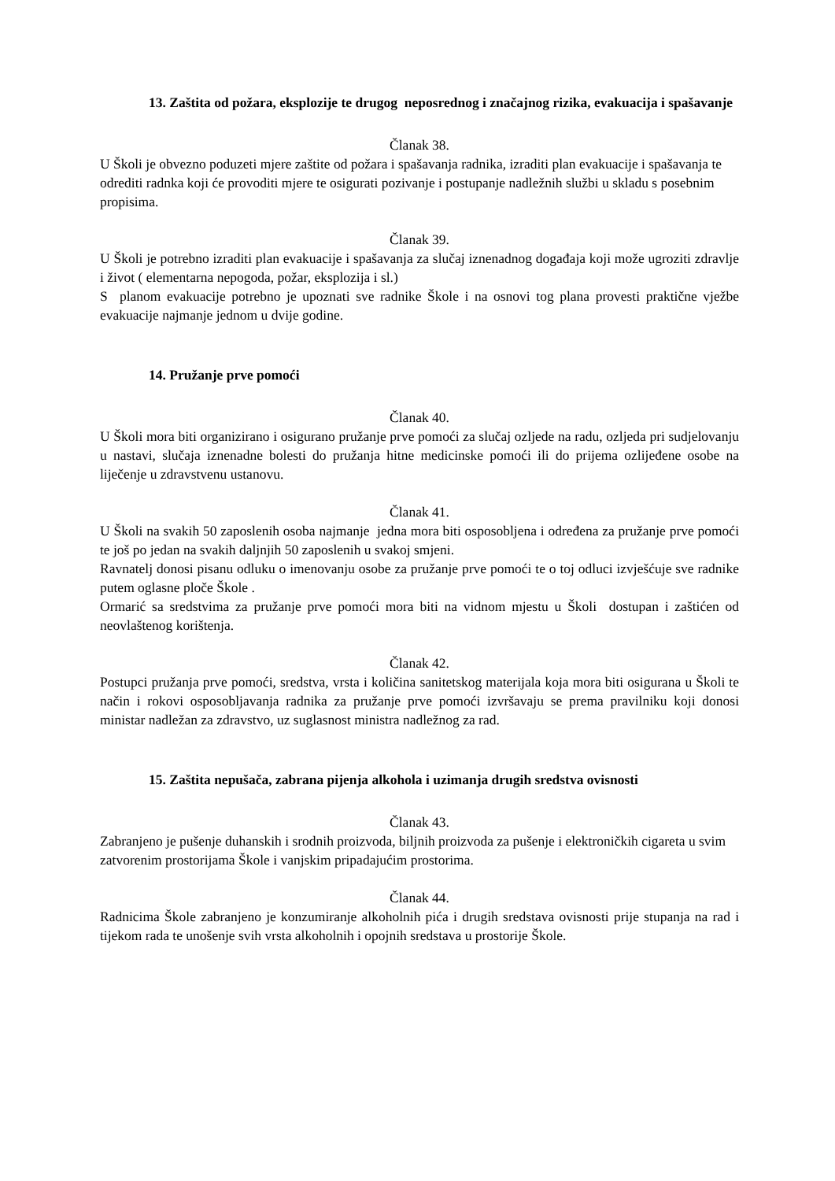13. Zaštita od požara, eksplozije te drugog neposrednog i značajnog rizika, evakuacija i spašavanje
Članak 38.
U Školi je obvezno poduzeti mjere zaštite od požara i spašavanja radnika, izraditi plan evakuacije i spašavanja te odrediti radnka koji će provoditi mjere te osigurati pozivanje i postupanje nadležnih službi u skladu s posebnim propisima.
Članak 39.
U Školi je potrebno izraditi plan evakuacije i spašavanja za slučaj iznenadnog događaja koji može ugroziti zdravlje i život ( elementarna nepogoda, požar, eksplozija i sl.)
S planom evakuacije potrebno je upoznati sve radnike Škole i na osnovi tog plana provesti praktične vježbe evakuacije najmanje jednom u dvije godine.
14. Pružanje prve pomoći
Članak 40.
U Školi mora biti organizirano i osigurano pružanje prve pomoći za slučaj ozljede na radu, ozljeda pri sudjelovanju u nastavi, slučaja iznenadne bolesti do pružanja hitne medicinske pomoći ili do prijema ozlijeđene osobe na liječenje u zdravstvenu ustanovu.
Članak 41.
U Školi na svakih 50 zaposlenih osoba najmanje jedna mora biti osposobljena i određena za pružanje prve pomoći te još po jedan na svakih daljnjih 50 zaposlenih u svakoj smjeni.
Ravnatelj donosi pisanu odluku o imenovanju osobe za pružanje prve pomoći te o toj odluci izvješćuje sve radnike putem oglasne ploče Škole .
Ormarić sa sredstvima za pružanje prve pomoći mora biti na vidnom mjestu u Školi dostupan i zaštićen od neovlaštenog korištenja.
Članak 42.
Postupci pružanja prve pomoći, sredstva, vrsta i količina sanitetskog materijala koja mora biti osigurana u Školi te način i rokovi osposobljavanja radnika za pružanje prve pomoći izvršavaju se prema pravilniku koji donosi ministar nadležan za zdravstvo, uz suglasnost ministra nadležnog za rad.
15. Zaštita nepušača, zabrana pijenja alkohola i uzimanja drugih sredstva ovisnosti
Članak 43.
Zabranjeno je pušenje duhanskih i srodnih proizvoda, biljnih proizvoda za pušenje i elektroničkih cigareta u svim zatvorenim prostorijama Škole i vanjskim pripadajućim prostorima.
Članak 44.
Radnicima Škole zabranjeno je konzumiranje alkoholnih pića i drugih sredstava ovisnosti prije stupanja na rad i tijekom rada te unošenje svih vrsta alkoholnih i opojnih sredstava u prostorije Škole.